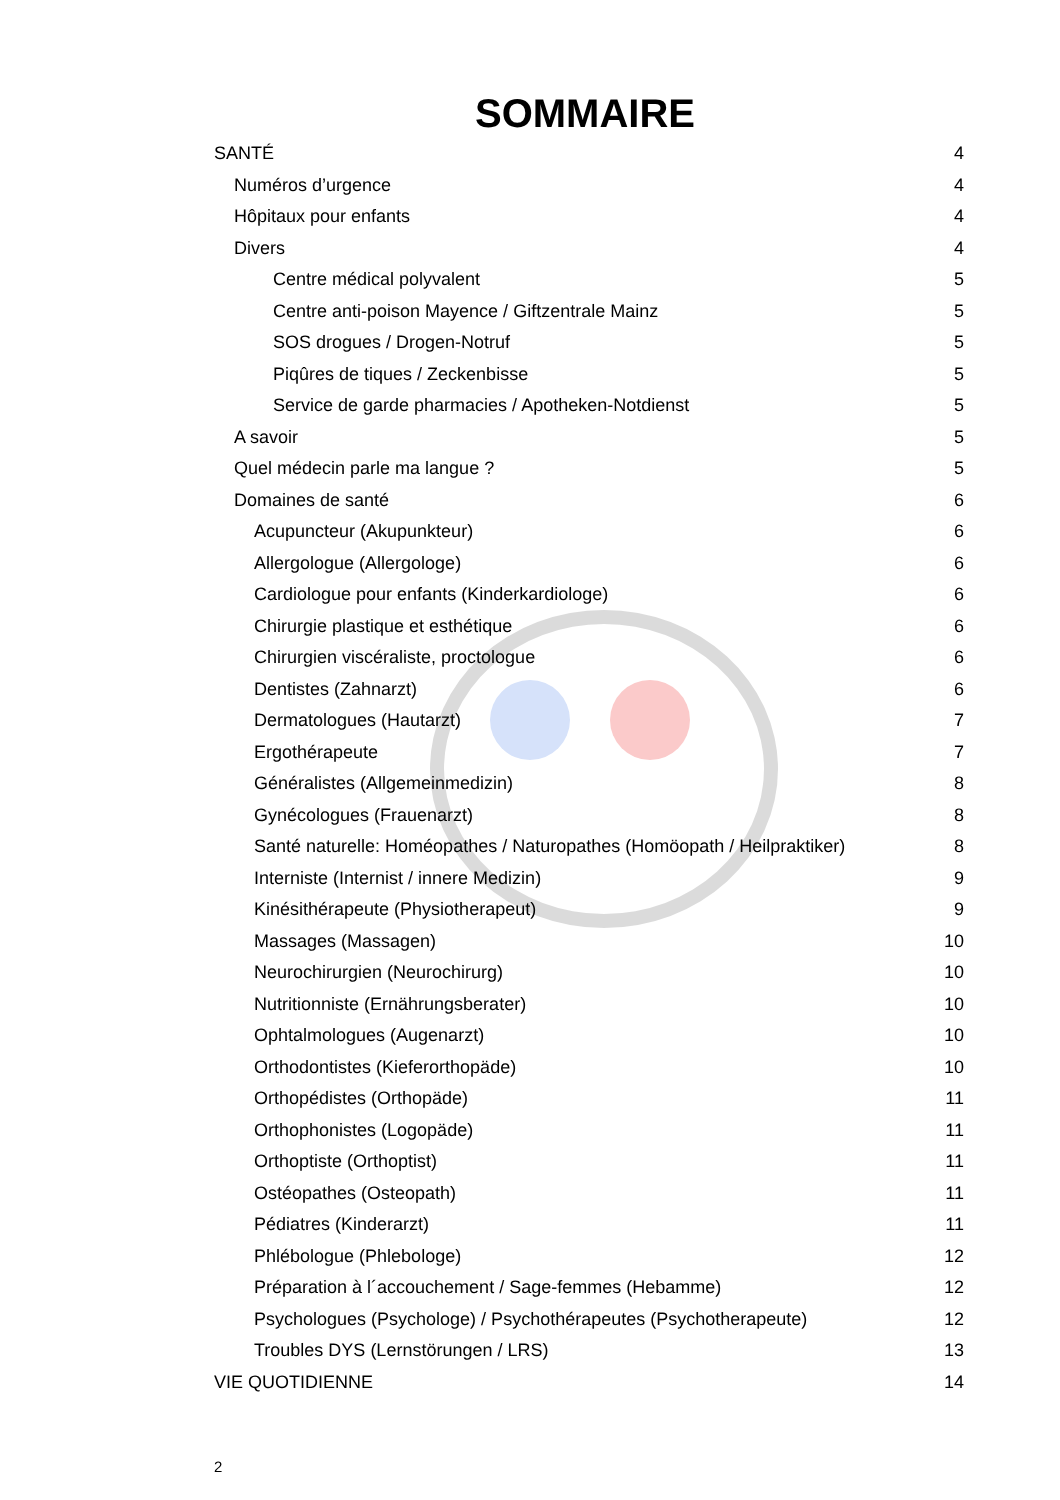SOMMAIRE
SANTÉ 4
Numéros d’urgence 4
Hôpitaux pour enfants 4
Divers 4
Centre médical polyvalent 5
Centre anti-poison Mayence / Giftzentrale Mainz 5
SOS drogues / Drogen-Notruf 5
Piqûres de tiques / Zeckenbisse 5
Service de garde pharmacies / Apotheken-Notdienst 5
A savoir 5
Quel médecin parle ma langue ? 5
Domaines de santé 6
Acupuncteur (Akupunkteur) 6
Allergologue (Allergologe) 6
Cardiologue pour enfants (Kinderkardiologe) 6
Chirurgie plastique et esthétique 6
Chirurgien viscéraliste, proctologue 6
Dentistes (Zahnarzt) 6
Dermatologues (Hautarzt) 7
Ergothérapeute 7
Généralistes (Allgemeinmedizin) 8
Gynécologues (Frauenarzt) 8
Santé naturelle: Homéopathes / Naturopathes (Homöopath / Heilpraktiker) 8
Interniste (Internist / innere Medizin) 9
Kinésithérapeute (Physiotherapeut) 9
Massages (Massagen) 10
Neurochirurgien (Neurochirurg) 10
Nutritionniste (Ernährungsberater) 10
Ophtalmologues (Augenarzt) 10
Orthodontistes (Kieferorthopäde) 10
Orthopédistes (Orthopäde) 11
Orthophonistes (Logopäde) 11
Orthoptiste (Orthoptist) 11
Ostéopathes (Osteopath) 11
Pédiatres (Kinderarzt) 11
Phlébologue (Phlebologe) 12
Préparation à l´accouchement / Sage-femmes (Hebamme) 12
Psychologues (Psychologe) / Psychothérapeutes (Psychotherapeute) 12
Troubles DYS (Lernstörungen / LRS) 13
VIE QUOTIDIENNE 14
2